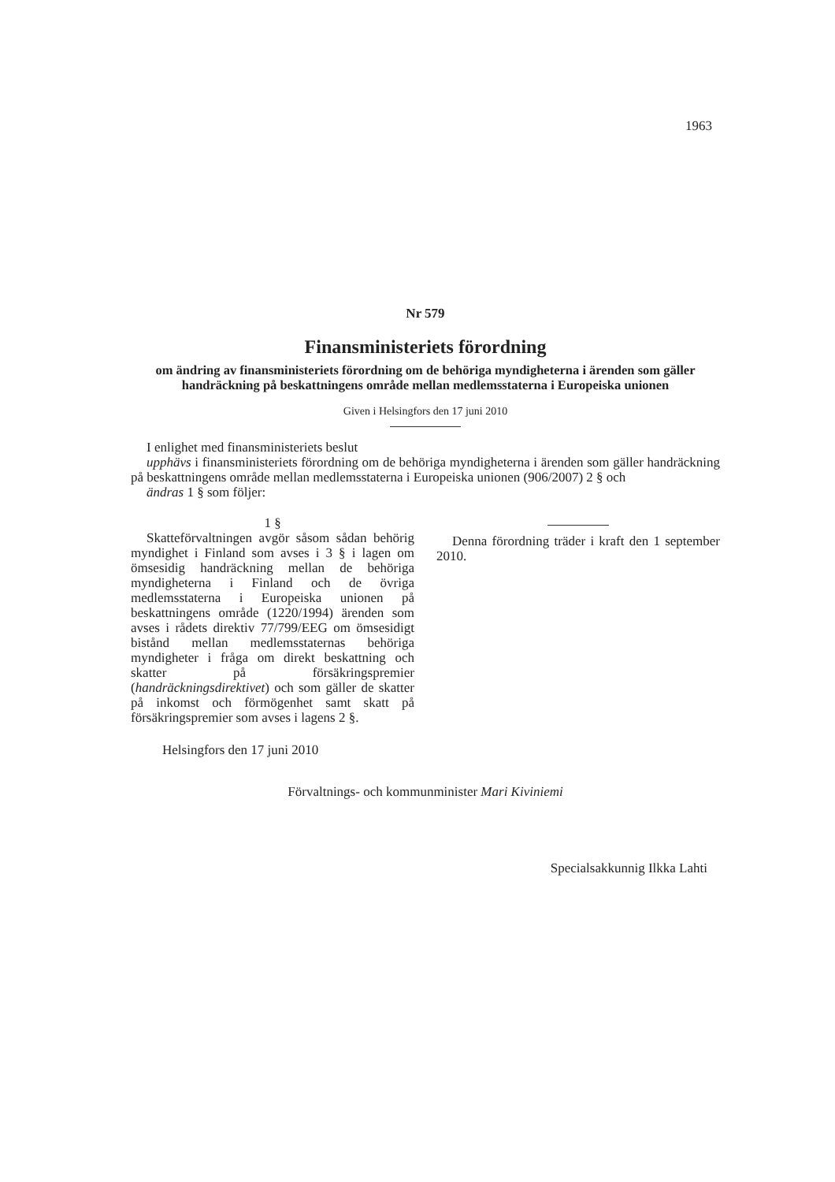1963
Nr 579
Finansministeriets förordning
om ändring av finansministeriets förordning om de behöriga myndigheterna i ärenden som gäller handräckning på beskattningens område mellan medlemsstaterna i Europeiska unionen
Given i Helsingfors den 17 juni 2010
I enlighet med finansministeriets beslut
upphävs i finansministeriets förordning om de behöriga myndigheterna i ärenden som gäller handräckning på beskattningens område mellan medlemsstaterna i Europeiska unionen (906/2007) 2 § och
ändras 1 § som följer:
1 §
Skatteförvaltningen avgör såsom sådan behörig myndighet i Finland som avses i 3 § i lagen om ömsesidig handräckning mellan de behöriga myndigheterna i Finland och de övriga medlemsstaterna i Europeiska unionen på beskattningens område (1220/1994) ärenden som avses i rådets direktiv 77/799/EEG om ömsesidigt bistånd mellan medlemsstaternas behöriga myndigheter i fråga om direkt beskattning och skatter på försäkringspremier (handräckningsdirektivet) och som gäller de skatter på inkomst och förmögenhet samt skatt på försäkringspremier som avses i lagens 2 §.
Denna förordning träder i kraft den 1 september 2010.
Helsingfors den 17 juni 2010
Förvaltnings- och kommunminister Mari Kiviniemi
Specialsakkunnig Ilkka Lahti